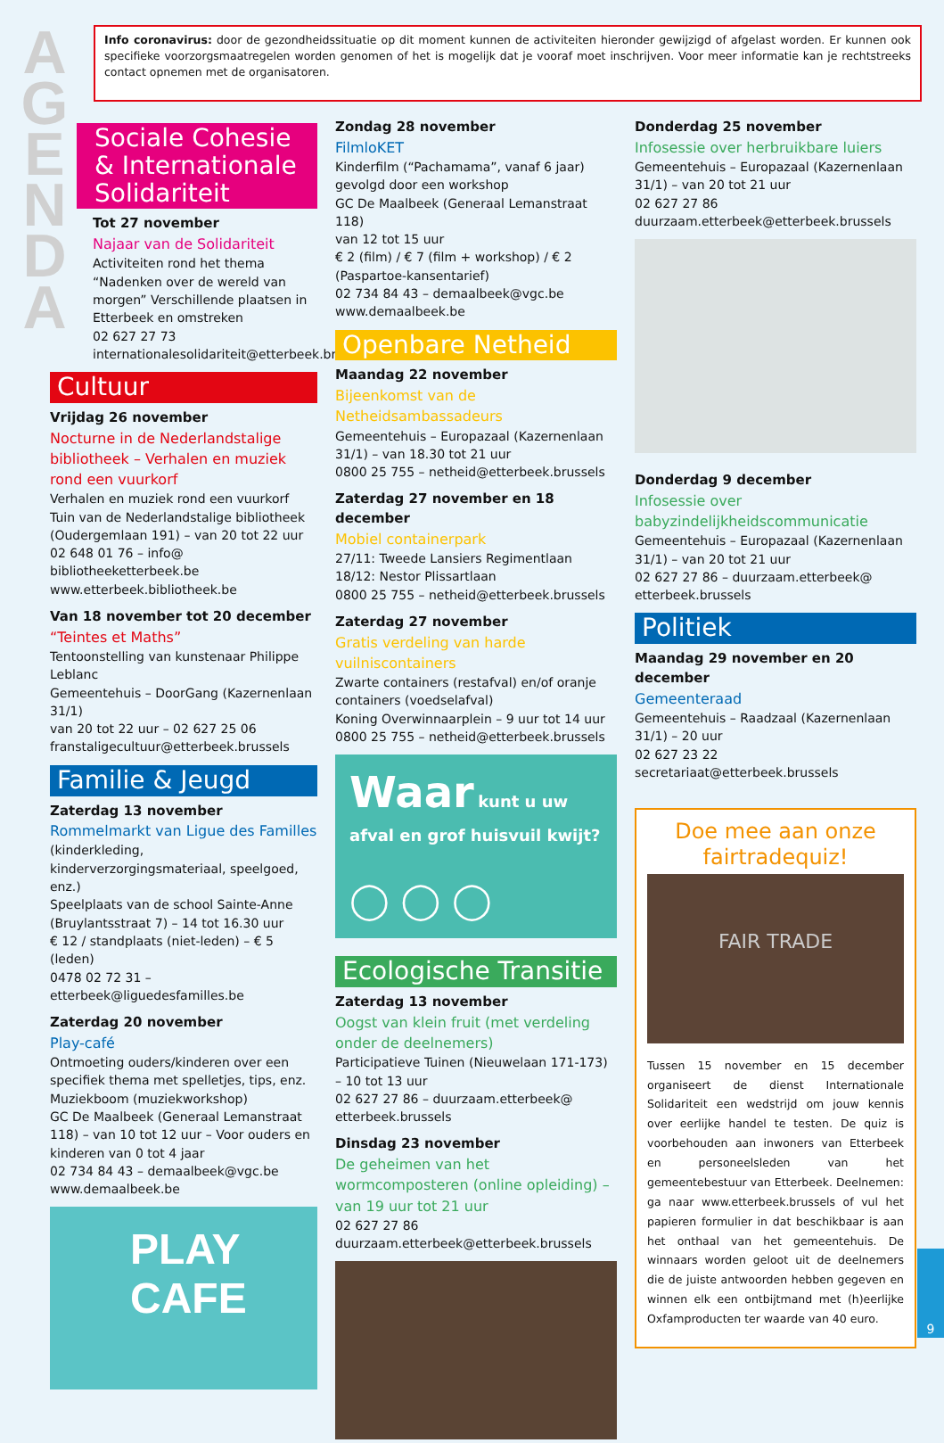A G E N D A
Info coronavirus: door de gezondheidssituatie op dit moment kunnen de activiteiten hieronder gewijzigd of afgelast worden. Er kunnen ook specifieke voorzorgsmaatregelen worden genomen of het is mogelijk dat je vooraf moet inschrijven. Voor meer informatie kan je rechtstreeks contact opnemen met de organisatoren.
Sociale Cohesie & Internationale Solidariteit
Tot 27 november
Najaar van de Solidariteit
Activiteiten rond het thema “Nadenken over de wereld van morgen” Verschillende plaatsen in Etterbeek en omstreken
02 627 27 73
internationalesolidariteit@etterbeek.brussels
Cultuur
Vrijdag 26 november
Nocturne in de Nederlandstalige bibliotheek – Verhalen en muziek rond een vuurkorf
Verhalen en muziek rond een vuurkorf
Tuin van de Nederlandstalige bibliotheek (Oudergemlaan 191) – van 20 tot 22 uur
02 648 01 76 – info@ bibliotheeketterbeek.be
www.etterbeek.bibliotheek.be
Van 18 november tot 20 december
“Teintes et Maths”
Tentoonstelling van kunstenaar Philippe Leblanc
Gemeentehuis – DoorGang (Kazernenlaan 31/1)
van 20 tot 22 uur – 02 627 25 06
franstaligecultuur@etterbeek.brussels
Familie & Jeugd
Zaterdag 13 november
Rommelmarkt van Ligue des Familles
(kinderkleding, kinderverzorgingsmateriaal, speelgoed, enz.)
Speelplaats van de school Sainte-Anne (Bruylantsstraat 7) – 14 tot 16.30 uur
€ 12 / standplaats (niet-leden) – € 5 (leden)
0478 02 72 31 – etterbeek@liguedesfamilles.be
Zaterdag 20 november
Play-café
Ontmoeting ouders/kinderen over een specifiek thema met spelletjes, tips, enz.
Muziekboom (muziekworkshop)
GC De Maalbeek (Generaal Lemanstraat 118) – van 10 tot 12 uur – Voor ouders en kinderen van 0 tot 4 jaar
02 734 84 43 – demaalbeek@vgc.be
www.demaalbeek.be
PLAY CAFE
Zondag 28 november
FilmloKET
Kinderfilm (“Pachamama”, vanaf 6 jaar) gevolgd door een workshop
GC De Maalbeek (Generaal Lemanstraat 118)
van 12 tot 15 uur
€ 2 (film) / € 7 (film + workshop) / € 2 (Paspartoe-kansentarief)
02 734 84 43 – demaalbeek@vgc.be www.demaalbeek.be
Openbare Netheid
Maandag 22 november
Bijeenkomst van de Netheidsambassadeurs
Gemeentehuis – Europazaal (Kazernenlaan 31/1) – van 18.30 tot 21 uur
0800 25 755 – netheid@etterbeek.brussels
Zaterdag 27 november en 18 december
Mobiel containerpark
27/11: Tweede Lansiers Regimentlaan
18/12: Nestor Plissartlaan
0800 25 755 – netheid@etterbeek.brussels
Zaterdag 27 november
Gratis verdeling van harde vuilniscontainers
Zwarte containers (restafval) en/of oranje containers (voedselafval)
Koning Overwinnaarplein – 9 uur tot 14 uur
0800 25 755 – netheid@etterbeek.brussels
Waar kunt u uw afval en grof huisvuil kwijt?
◯ ◯ ◯
Ecologische Transitie
Zaterdag 13 november
Oogst van klein fruit (met verdeling onder de deelnemers)
Participatieve Tuinen (Nieuwelaan 171-173) – 10 tot 13 uur
02 627 27 86 – duurzaam.etterbeek@ etterbeek.brussels
Dinsdag 23 november
De geheimen van het wormcomposteren (online opleiding) – van 19 uur tot 21 uur
02 627 27 86
duurzaam.etterbeek@etterbeek.brussels
Donderdag 25 november
Infosessie over herbruikbare luiers
Gemeentehuis – Europazaal (Kazernenlaan 31/1) – van 20 tot 21 uur
02 627 27 86
duurzaam.etterbeek@etterbeek.brussels
Donderdag 9 december
Infosessie over babyzindelijkheidscommunicatie
Gemeentehuis – Europazaal (Kazernenlaan 31/1) – van 20 tot 21 uur
02 627 27 86 – duurzaam.etterbeek@ etterbeek.brussels
Politiek
Maandag 29 november en 20 december
Gemeenteraad
Gemeentehuis – Raadzaal (Kazernenlaan 31/1) – 20 uur
02 627 23 22
secretariaat@etterbeek.brussels
Doe mee aan onze fairtradequiz!
FAIR TRADE
Tussen 15 november en 15 december organiseert de dienst Internationale Solidariteit een wedstrijd om jouw kennis over eerlijke handel te testen. De quiz is voorbehouden aan inwoners van Etterbeek en personeelsleden van het gemeentebestuur van Etterbeek. Deelnemen: ga naar www.etterbeek.brussels of vul het papieren formulier in dat beschikbaar is aan het onthaal van het gemeentehuis. De winnaars worden geloot uit de deelnemers die de juiste antwoorden hebben gegeven en winnen elk een ontbijtmand met (h)eerlijke Oxfamproducten ter waarde van 40 euro.
9